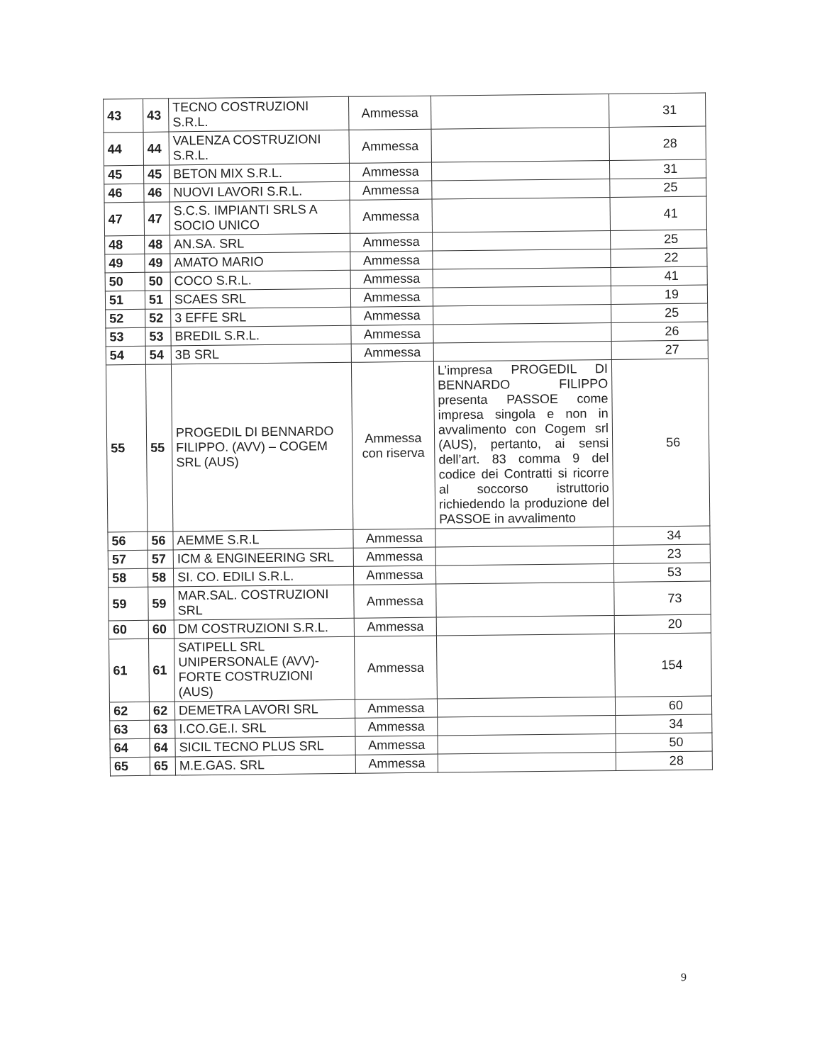| 43 | 43 | TECNO COSTRUZIONI S.R.L. | Ammessa | | 31 |
| 44 | 44 | VALENZA COSTRUZIONI S.R.L. | Ammessa | | 28 |
| 45 | 45 | BETON MIX S.R.L. | Ammessa | | 31 |
| 46 | 46 | NUOVI LAVORI S.R.L. | Ammessa | | 25 |
| 47 | 47 | S.C.S. IMPIANTI SRLS A SOCIO UNICO | Ammessa | | 41 |
| 48 | 48 | AN.SA. SRL | Ammessa | | 25 |
| 49 | 49 | AMATO MARIO | Ammessa | | 22 |
| 50 | 50 | COCO S.R.L. | Ammessa | | 41 |
| 51 | 51 | SCAES SRL | Ammessa | | 19 |
| 52 | 52 | 3 EFFE SRL | Ammessa | | 25 |
| 53 | 53 | BREDIL S.R.L. | Ammessa | | 26 |
| 54 | 54 | 3B SRL | Ammessa | | 27 |
| 55 | 55 | PROGEDIL DI BENNARDO FILIPPO. (AVV) – COGEM SRL (AUS) | Ammessa con riserva | L’impresa PROGEDIL DI BENNARDO FILIPPO presenta PASSOE come impresa singola e non in avvalimento con Cogem srl (AUS), pertanto, ai sensi dell’art. 83 comma 9 del codice dei Contratti si ricorre al soccorso istruttorio richiedendo la produzione del PASSOE in avvalimento | 56 |
| 56 | 56 | AEMME S.R.L | Ammessa | | 34 |
| 57 | 57 | ICM & ENGINEERING SRL | Ammessa | | 23 |
| 58 | 58 | SI. CO. EDILI S.R.L. | Ammessa | | 53 |
| 59 | 59 | MAR.SAL. COSTRUZIONI SRL | Ammessa | | 73 |
| 60 | 60 | DM COSTRUZIONI S.R.L. | Ammessa | | 20 |
| 61 | 61 | SATIPELL SRL UNIPERSONALE (AVV)- FORTE COSTRUZIONI (AUS) | Ammessa | | 154 |
| 62 | 62 | DEMETRA LAVORI SRL | Ammessa | | 60 |
| 63 | 63 | I.CO.GE.I. SRL | Ammessa | | 34 |
| 64 | 64 | SICIL TECNO PLUS SRL | Ammessa | | 50 |
| 65 | 65 | M.E.GAS. SRL | Ammessa | | 28 |
9